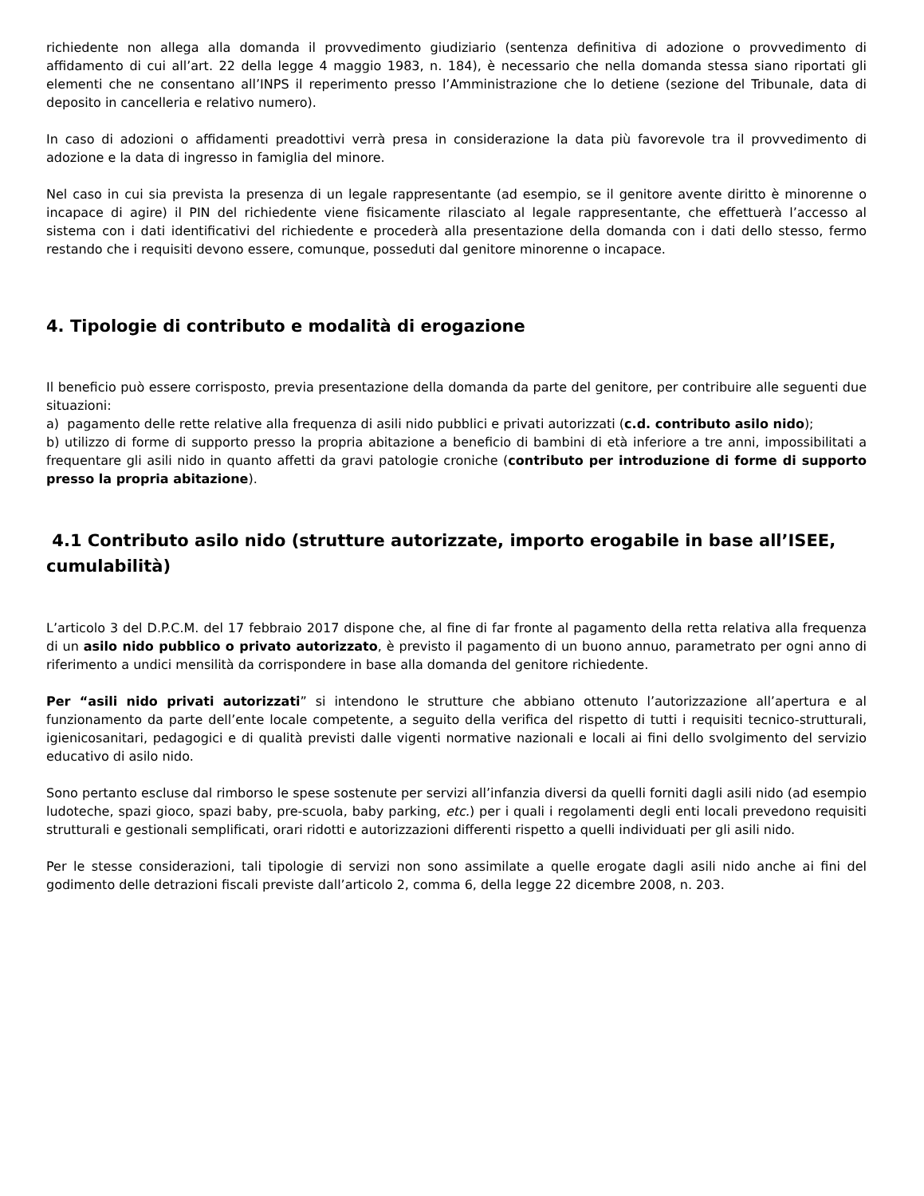richiedente non allega alla domanda il provvedimento giudiziario (sentenza definitiva di adozione o provvedimento di affidamento di cui all’art. 22 della legge 4 maggio 1983, n. 184), è necessario che nella domanda stessa siano riportati gli elementi che ne consentano all’INPS il reperimento presso l’Amministrazione che lo detiene (sezione del Tribunale, data di deposito in cancelleria e relativo numero).
In caso di adozioni o affidamenti preadottivi verrà presa in considerazione la data più favorevole tra il provvedimento di adozione e la data di ingresso in famiglia del minore.
Nel caso in cui sia prevista la presenza di un legale rappresentante (ad esempio, se il genitore avente diritto è minorenne o incapace di agire) il PIN del richiedente viene fisicamente rilasciato al legale rappresentante, che effettuerà l’accesso al sistema con i dati identificativi del richiedente e procederà alla presentazione della domanda con i dati dello stesso, fermo restando che i requisiti devono essere, comunque, posseduti dal genitore minorenne o incapace.
4. Tipologie di contributo e modalità di erogazione
Il beneficio può essere corrisposto, previa presentazione della domanda da parte del genitore, per contribuire alle seguenti due situazioni:
a) pagamento delle rette relative alla frequenza di asili nido pubblici e privati autorizzati (c.d. contributo asilo nido);
b) utilizzo di forme di supporto presso la propria abitazione a beneficio di bambini di età inferiore a tre anni, impossibilitati a frequentare gli asili nido in quanto affetti da gravi patologie croniche (contributo per introduzione di forme di supporto presso la propria abitazione).
4.1 Contributo asilo nido (strutture autorizzate, importo erogabile in base all’ISEE, cumulabilità)
L’articolo 3 del D.P.C.M. del 17 febbraio 2017 dispone che, al fine di far fronte al pagamento della retta relativa alla frequenza di un asilo nido pubblico o privato autorizzato, è previsto il pagamento di un buono annuo, parametrato per ogni anno di riferimento a undici mensilità da corrispondere in base alla domanda del genitore richiedente.
Per “asili nido privati autorizzati” si intendono le strutture che abbiano ottenuto l’autorizzazione all’apertura e al funzionamento da parte dell’ente locale competente, a seguito della verifica del rispetto di tutti i requisiti tecnico-strutturali, igienicosanitari, pedagogici e di qualità previsti dalle vigenti normative nazionali e locali ai fini dello svolgimento del servizio educativo di asilo nido.
Sono pertanto escluse dal rimborso le spese sostenute per servizi all’infanzia diversi da quelli forniti dagli asili nido (ad esempio ludoteche, spazi gioco, spazi baby, pre-scuola, baby parking, etc.) per i quali i regolamenti degli enti locali prevedono requisiti strutturali e gestionali semplificati, orari ridotti e autorizzazioni differenti rispetto a quelli individuati per gli asili nido.
Per le stesse considerazioni, tali tipologie di servizi non sono assimilate a quelle erogate dagli asili nido anche ai fini del godimento delle detrazioni fiscali previste dall’articolo 2, comma 6, della legge 22 dicembre 2008, n. 203.